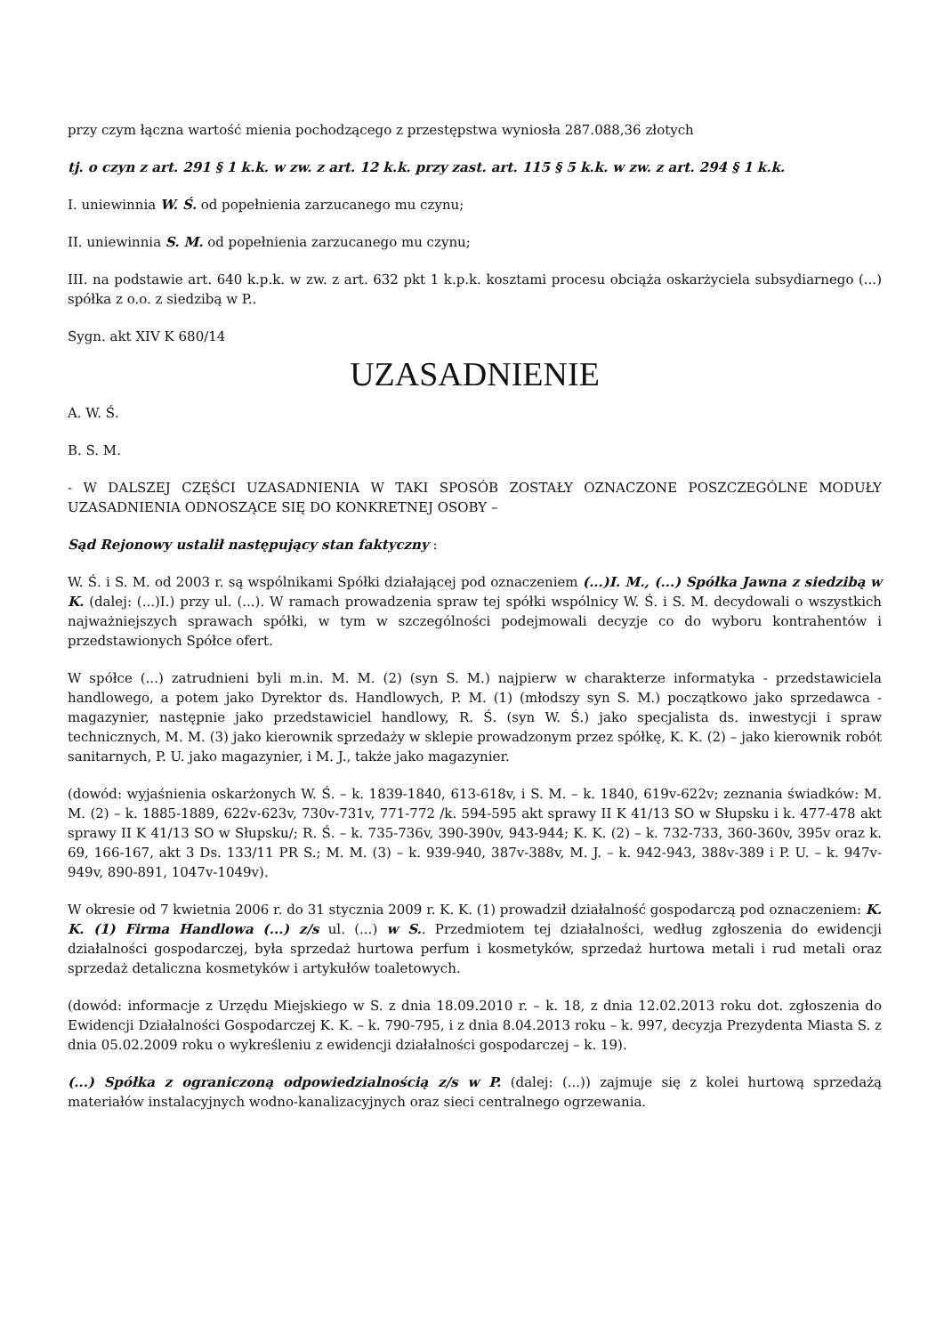przy czym łączna wartość mienia pochodzącego z przestępstwa wyniosła 287.088,36 złotych
tj. o czyn z art. 291 § 1 k.k. w zw. z art. 12 k.k. przy zast. art. 115 § 5 k.k. w zw. z art. 294 § 1 k.k.
I. uniewinnia W. Ś. od popełnienia zarzucanego mu czynu;
II. uniewinnia S. M. od popełnienia zarzucanego mu czynu;
III. na podstawie art. 640 k.p.k. w zw. z art. 632 pkt 1 k.p.k. kosztami procesu obciąża oskarżyciela subsydiarnego (...) spółka z o.o. z siedzibą w P..
Sygn. akt XIV K 680/14
UZASADNIENIE
A. W. Ś.
B. S. M.
- W DALSZEJ CZĘŚCI UZASADNIENIA W TAKI SPOSÓB ZOSTAŁY OZNACZONE POSZCZEGÓLNE MODUŁY UZASADNIENIA ODNOSZĄCE SIĘ DO KONKRETNEJ OSOBY –
Sąd Rejonowy ustalił następujący stan faktyczny :
W. Ś. i S. M. od 2003 r. są wspólnikami Spółki działającej pod oznaczeniem (...)I. M., (...) Spółka Jawna z siedzibą w K. (dalej: (...)I.) przy ul. (...). W ramach prowadzenia spraw tej spółki wspólnicy W. Ś. i S. M. decydowali o wszystkich najważniejszych sprawach spółki, w tym w szczególności podejmowali decyzje co do wyboru kontrahentów i przedstawionych Spółce ofert.
W spółce (...) zatrudnieni byli m.in. M. M. (2) (syn S. M.) najpierw w charakterze informatyka - przedstawiciela handlowego, a potem jako Dyrektor ds. Handlowych, P. M. (1) (młodszy syn S. M.) początkowo jako sprzedawca - magazynier, następnie jako przedstawiciel handlowy, R. Ś. (syn W. Ś.) jako specjalista ds. inwestycji i spraw technicznych, M. M. (3) jako kierownik sprzedaży w sklepie prowadzonym przez spółkę, K. K. (2) – jako kierownik robót sanitarnych, P. U. jako magazynier, i M. J., także jako magazynier.
(dowód: wyjaśnienia oskarżonych W. Ś. – k. 1839-1840, 613-618v, i S. M. – k. 1840, 619v-622v; zeznania świadków: M. M. (2) – k. 1885-1889, 622v-623v, 730v-731v, 771-772 /k. 594-595 akt sprawy II K 41/13 SO w Słupsku i k. 477-478 akt sprawy II K 41/13 SO w Słupsku/; R. Ś. – k. 735-736v, 390-390v, 943-944; K. K. (2) – k. 732-733, 360-360v, 395v oraz k. 69, 166-167, akt 3 Ds. 133/11 PR S.; M. M. (3) – k. 939-940, 387v-388v, M. J. – k. 942-943, 388v-389 i P. U. – k. 947v-949v, 890-891, 1047v-1049v).
W okresie od 7 kwietnia 2006 r. do 31 stycznia 2009 r. K. K. (1) prowadził działalność gospodarczą pod oznaczeniem: K. K. (1) Firma Handlowa (...) z/s ul. (...) w S.. Przedmiotem tej działalności, według zgłoszenia do ewidencji działalności gospodarczej, była sprzedaż hurtowa perfum i kosmetyków, sprzedaż hurtowa metali i rud metali oraz sprzedaż detaliczna kosmetyków i artykułów toaletowych.
(dowód: informacje z Urzędu Miejskiego w S. z dnia 18.09.2010 r. – k. 18, z dnia 12.02.2013 roku dot. zgłoszenia do Ewidencji Działalności Gospodarczej K. K. – k. 790-795, i z dnia 8.04.2013 roku – k. 997, decyzja Prezydenta Miasta S. z dnia 05.02.2009 roku o wykreśleniu z ewidencji działalności gospodarczej – k. 19).
(...) Spółka z ograniczoną odpowiedzialnością z/s w P. (dalej: (...)) zajmuje się z kolei hurtową sprzedażą materiałów instalacyjnych wodno-kanalizacyjnych oraz sieci centralnego ogrzewania.